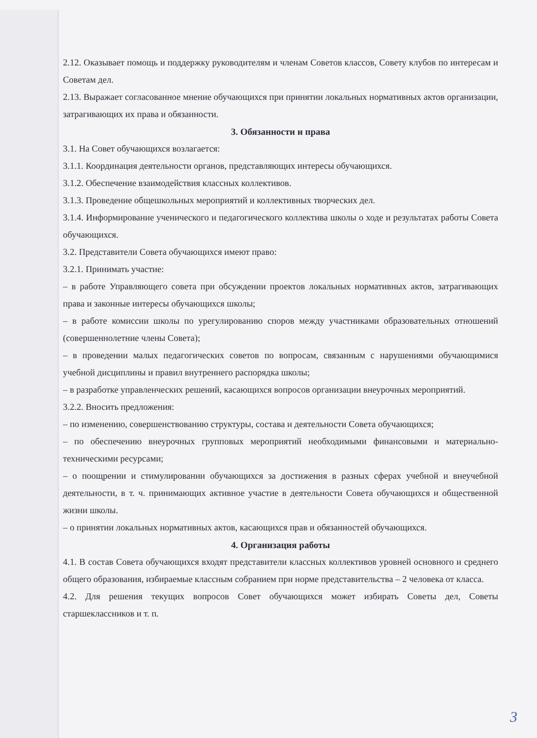2.12. Оказывает помощь и поддержку руководителям и членам Советов классов, Совету клубов по интересам и Советам дел.
2.13. Выражает согласованное мнение обучающихся при принятии локальных нормативных актов организации, затрагивающих их права и обязанности.
3. Обязанности и права
3.1. На Совет обучающихся возлагается:
3.1.1. Координация деятельности органов, представляющих интересы обучающихся.
3.1.2. Обеспечение взаимодействия классных коллективов.
3.1.3. Проведение общешкольных мероприятий и коллективных творческих дел.
3.1.4. Информирование ученического и педагогического коллектива школы о ходе и результатах работы Совета обучающихся.
3.2. Представители Совета обучающихся имеют право:
3.2.1. Принимать участие:
– в работе Управляющего совета при обсуждении проектов локальных нормативных актов, затрагивающих права и законные интересы обучающихся школы;
– в работе комиссии школы по урегулированию споров между участниками образовательных отношений (совершеннолетние члены Совета);
– в проведении малых педагогических советов по вопросам, связанным с нарушениями обучающимися учебной дисциплины и правил внутреннего распорядка школы;
– в разработке управленческих решений, касающихся вопросов организации внеурочных мероприятий.
3.2.2. Вносить предложения:
– по изменению, совершенствованию структуры, состава и деятельности Совета обучающихся;
– по обеспечению внеурочных групповых мероприятий необходимыми финансовыми и материально-техническими ресурсами;
– о поощрении и стимулировании обучающихся за достижения в разных сферах учебной и внеучебной деятельности, в т. ч. принимающих активное участие в деятельности Совета обучающихся и общественной жизни школы.
– о принятии локальных нормативных актов, касающихся прав и обязанностей обучающихся.
4. Организация работы
4.1. В состав Совета обучающихся входят представители классных коллективов уровней основного и среднего общего образования, избираемые классным собранием при норме представительства – 2 человека от класса.
4.2. Для решения текущих вопросов Совет обучающихся может избирать Советы дел, Советы старшеклассников и т. п.
3